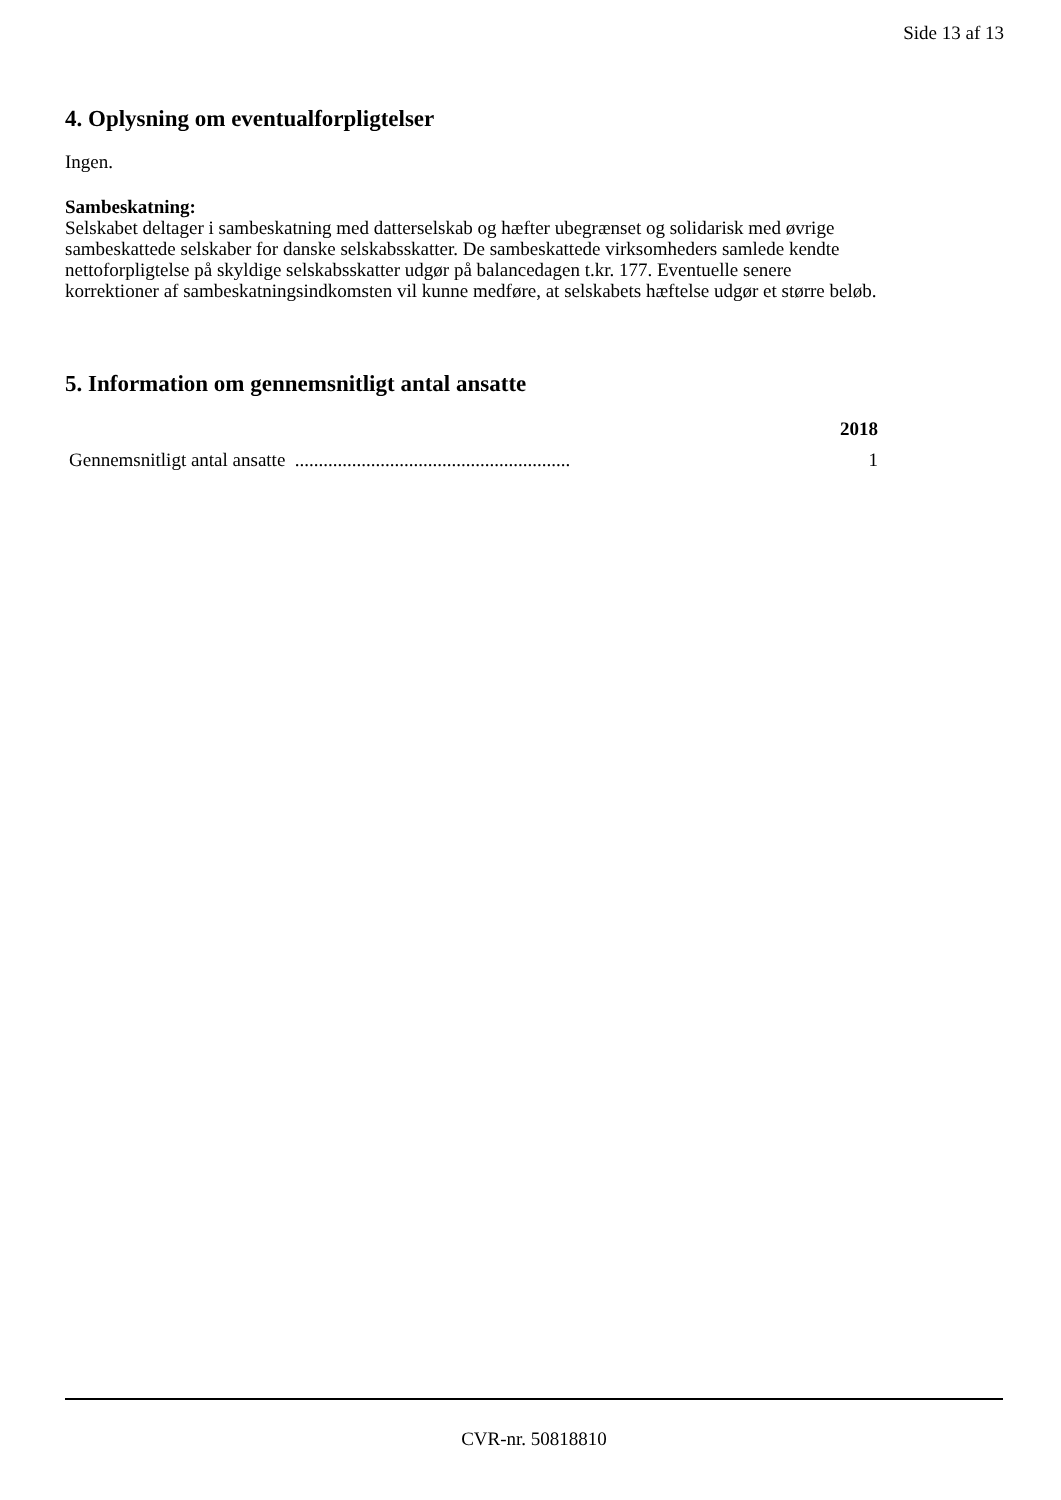Side 13 af 13
4. Oplysning om eventualforpligtelser
Ingen.
Sambeskatning:
Selskabet deltager i sambeskatning med datterselskab og hæfter ubegrænset og solidarisk med øvrige sambeskattede selskaber for danske selskabsskatter. De sambeskattede virksomheders samlede kendte nettoforpligtelse på skyldige selskabsskatter udgør på balancedagen t.kr. 177. Eventuelle senere korrektioner af sambeskatningsindkomsten vil kunne medføre, at selskabets hæftelse udgør et større beløb.
5. Information om gennemsnitligt antal ansatte
| | 2018 |
| --- | --- |
| Gennemsnitligt antal ansatte .......................................................... | 1 |
CVR-nr. 50818810